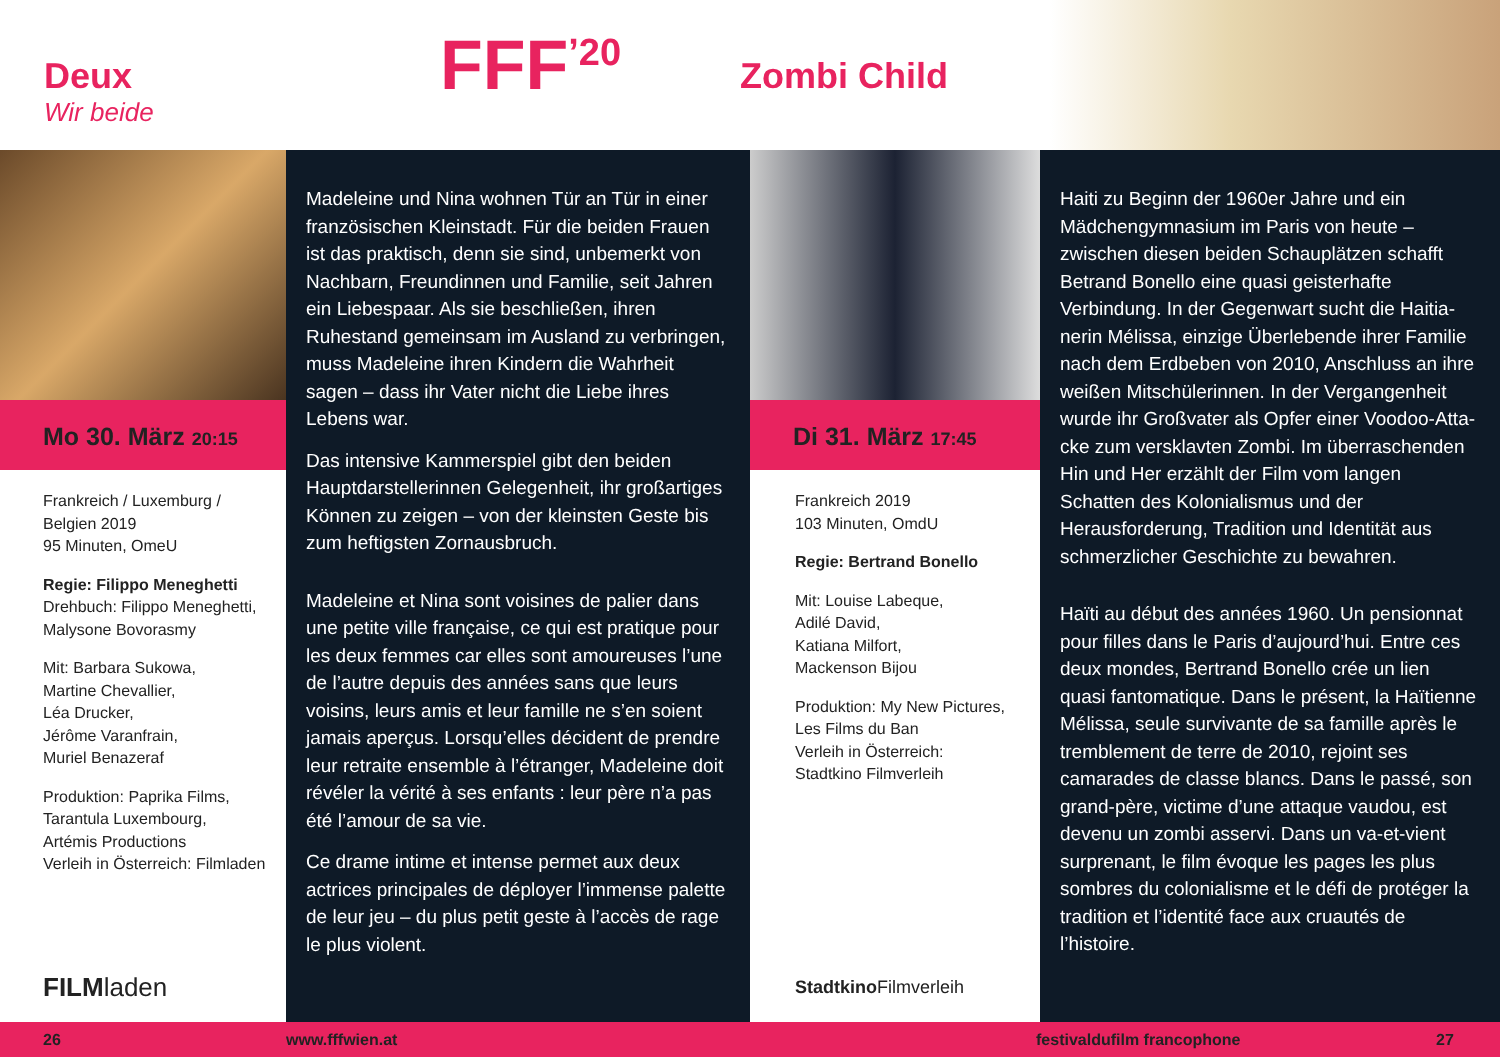Deux
Wir beide
FFF<sup>’20</sup>
Zombi Child
Mo 30. März 20:15
Frankreich / Luxemburg /
Belgien 2019
95 Minuten, OmeU
Regie: Filippo Meneghetti
Drehbuch: Filippo Meneghetti,
Malysone Bovorasmy
Mit: Barbara Sukowa,
Martine Chevallier,
Léa Drucker,
Jérôme Varanfrain,
Muriel Benazeraf
Produktion: Paprika Films,
Tarantula Luxembourg,
Artémis Productions
Verleih in Österreich: Filmladen
FILMladen
Madeleine und Nina wohnen Tür an Tür in einer französischen Kleinstadt. Für die beiden Frauen ist das praktisch, denn sie sind, unbemerkt von Nachbarn, Freundinnen und Familie, seit Jahren ein Liebespaar. Als sie beschließen, ihren Ruhestand gemeinsam im Ausland zu verbrin­gen, muss Madeleine ihren Kindern die Wahrheit sagen – dass ihr Vater nicht die Liebe ihres Lebens war.
Das intensive Kammerspiel gibt den beiden Hauptdarstellerinnen Gelegenheit, ihr groß­artiges Können zu zeigen – von der kleinsten Geste bis zum heftigsten Zornausbruch.
Madeleine et Nina sont voisines de palier dans une petite ville française, ce qui est pratique pour les deux femmes car elles sont amoureuses l’une de l’autre depuis des années sans que leurs voisins, leurs amis et leur famille ne s’en soient jamais aperçus. Lorsqu’elles décident de prendre leur retraite ensemble à l’étranger, Madeleine doit révéler la vérité à ses enfants : leur père n’a pas été l’amour de sa vie.
Ce drame intime et intense permet aux deux actrices principales de déployer l’immense palette de leur jeu – du plus petit geste à l’accès de rage le plus violent.
Di 31. März 17:45
Frankreich 2019
103 Minuten, OmdU
Regie: Bertrand Bonello
Mit: Louise Labeque,
Adilé David,
Katiana Milfort,
Mackenson Bijou
Produktion: My New Pictures,
Les Films du Ban
Verleih in Österreich:
Stadtkino Filmverleih
Stadtkino Filmverleih
Haiti zu Beginn der 1960er Jahre und ein Mädchengymnasium im Paris von heute – zwischen diesen beiden Schauplätzen schafft Betrand Bonello eine quasi geisterhafte Verbindung. In der Gegenwart sucht die Haitia­nerin Mélissa, einzige Überlebende ihrer Familie nach dem Erdbeben von 2010, Anschluss an ihre weißen Mitschülerinnen. In der Vergangenheit wurde ihr Großvater als Opfer einer Voodoo-Atta­cke zum versklavten Zombi. Im überraschenden Hin und Her erzählt der Film vom langen Schatten des Kolonialismus und der Herausforderung, Tradition und Identität aus schmerzlicher Geschichte zu bewahren.
Haïti au début des années 1960. Un pensionnat pour filles dans le Paris d’aujourd’hui. Entre ces deux mondes, Bertrand Bonello crée un lien quasi fantomatique. Dans le présent, la Haïtienne Mélissa, seule survivante de sa famille après le tremblement de terre de 2010, rejoint ses camarades de classe blancs. Dans le passé, son grand-père, victime d’une attaque vaudou, est devenu un zombi asservi. Dans un va-et-vient surprenant, le film évoque les pages les plus sombres du colonialisme et le défi de protéger la tradition et l’identité face aux cruautés de l’histoire.
26 www.fffwien.at festivaldufilm francophone 27